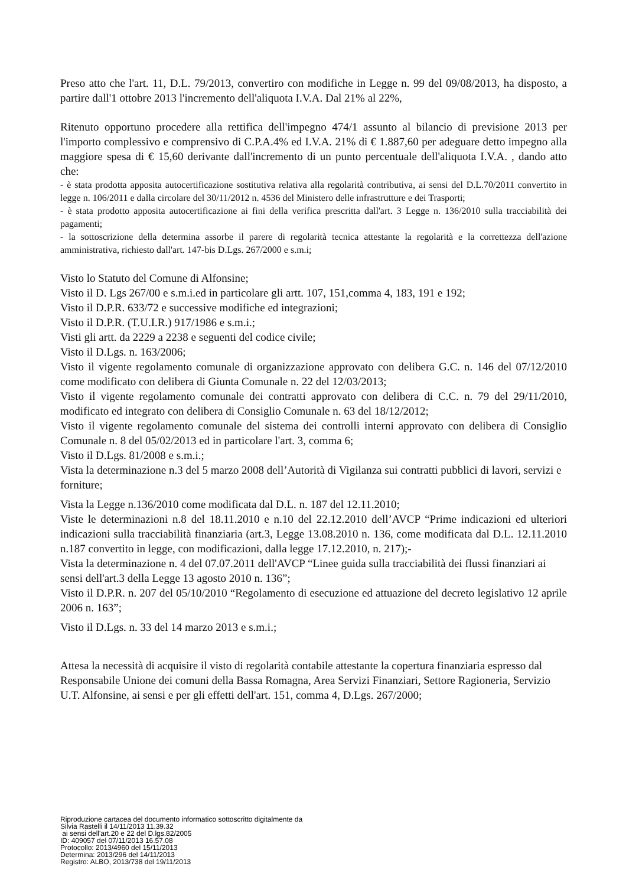Preso atto che l'art. 11, D.L. 79/2013, convertiro con modifiche in Legge n. 99 del 09/08/2013, ha disposto, a partire dall'1 ottobre 2013 l'incremento dell'aliquota I.V.A. Dal 21% al 22%,
Ritenuto opportuno procedere alla rettifica dell'impegno 474/1 assunto al bilancio di previsione 2013 per l'importo complessivo e comprensivo di C.P.A.4% ed I.V.A. 21% di € 1.887,60 per adeguare detto impegno alla maggiore spesa di € 15,60 derivante dall'incremento di un punto percentuale dell'aliquota I.V.A. , dando atto che:
- è stata prodotta apposita autocertificazione sostitutiva relativa alla regolarità contributiva, ai sensi del D.L.70/2011 convertito in legge n. 106/2011 e dalla circolare del 30/11/2012 n. 4536 del Ministero delle infrastrutture e dei Trasporti;
- è stata prodotto apposita autocertificazione ai fini della verifica prescritta dall'art. 3 Legge n. 136/2010 sulla tracciabilità dei pagamenti;
- la sottoscrizione della determina assorbe il parere di regolarità tecnica attestante la regolarità e la correttezza dell'azione amministrativa, richiesto dall'art. 147-bis D.Lgs. 267/2000 e s.m.i;
Visto lo Statuto del Comune di Alfonsine;
Visto il D. Lgs 267/00 e s.m.i.ed in particolare gli artt. 107, 151,comma 4, 183, 191 e 192;
Visto il D.P.R. 633/72 e successive modifiche ed integrazioni;
Visto il D.P.R. (T.U.I.R.) 917/1986 e s.m.i.;
Visti gli artt. da 2229 a 2238 e seguenti del codice civile;
Visto il D.Lgs. n. 163/2006;
Visto il vigente regolamento comunale di organizzazione approvato con delibera G.C. n. 146 del 07/12/2010 come modificato con delibera di Giunta Comunale n. 22 del 12/03/2013;
Visto il vigente regolamento comunale dei contratti approvato con delibera di C.C. n. 79 del 29/11/2010, modificato ed integrato con delibera di Consiglio Comunale n. 63 del 18/12/2012;
Visto il vigente regolamento comunale del sistema dei controlli interni approvato con delibera di Consiglio Comunale n. 8 del 05/02/2013 ed in particolare l'art. 3, comma 6;
Visto il D.Lgs. 81/2008 e s.m.i.;
Vista la determinazione n.3 del 5 marzo 2008 dell’Autorità di Vigilanza sui contratti pubblici di lavori, servizi e forniture;
Vista la Legge n.136/2010 come modificata dal D.L. n. 187 del 12.11.2010;
Viste le determinazioni n.8 del 18.11.2010 e n.10 del 22.12.2010 dell’AVCP “Prime indicazioni ed ulteriori indicazioni sulla tracciabilità finanziaria (art.3, Legge 13.08.2010 n. 136, come modificata dal D.L. 12.11.2010 n.187 convertito in legge, con modificazioni, dalla legge 17.12.2010, n. 217);-
Vista la determinazione n. 4 del 07.07.2011 dell'AVCP “Linee guida sulla tracciabilità dei flussi finanziari ai sensi dell'art.3 della Legge 13 agosto 2010 n. 136”;
Visto il D.P.R. n. 207 del 05/10/2010 “Regolamento di esecuzione ed attuazione del decreto legislativo 12 aprile 2006 n. 163”;
Visto il D.Lgs. n. 33 del 14 marzo 2013 e s.m.i.;
Attesa la necessità di acquisire il visto di regolarità contabile attestante la copertura finanziaria espresso dal Responsabile Unione dei comuni della Bassa Romagna, Area Servizi Finanziari, Settore Ragioneria, Servizio U.T. Alfonsine, ai sensi e per gli effetti dell'art. 151, comma 4, D.Lgs. 267/2000;
Riproduzione cartacea del documento informatico sottoscritto digitalmente da
Silvia Rastelli il 14/11/2013 11.39.32
ai sensi dell'art.20 e 22 del D.lgs.82/2005
ID: 409057 del 07/11/2013 16.57.08
Protocollo: 2013/4960 del 15/11/2013
Determina: 2013/296 del 14/11/2013
Registro: ALBO, 2013/738 del 19/11/2013